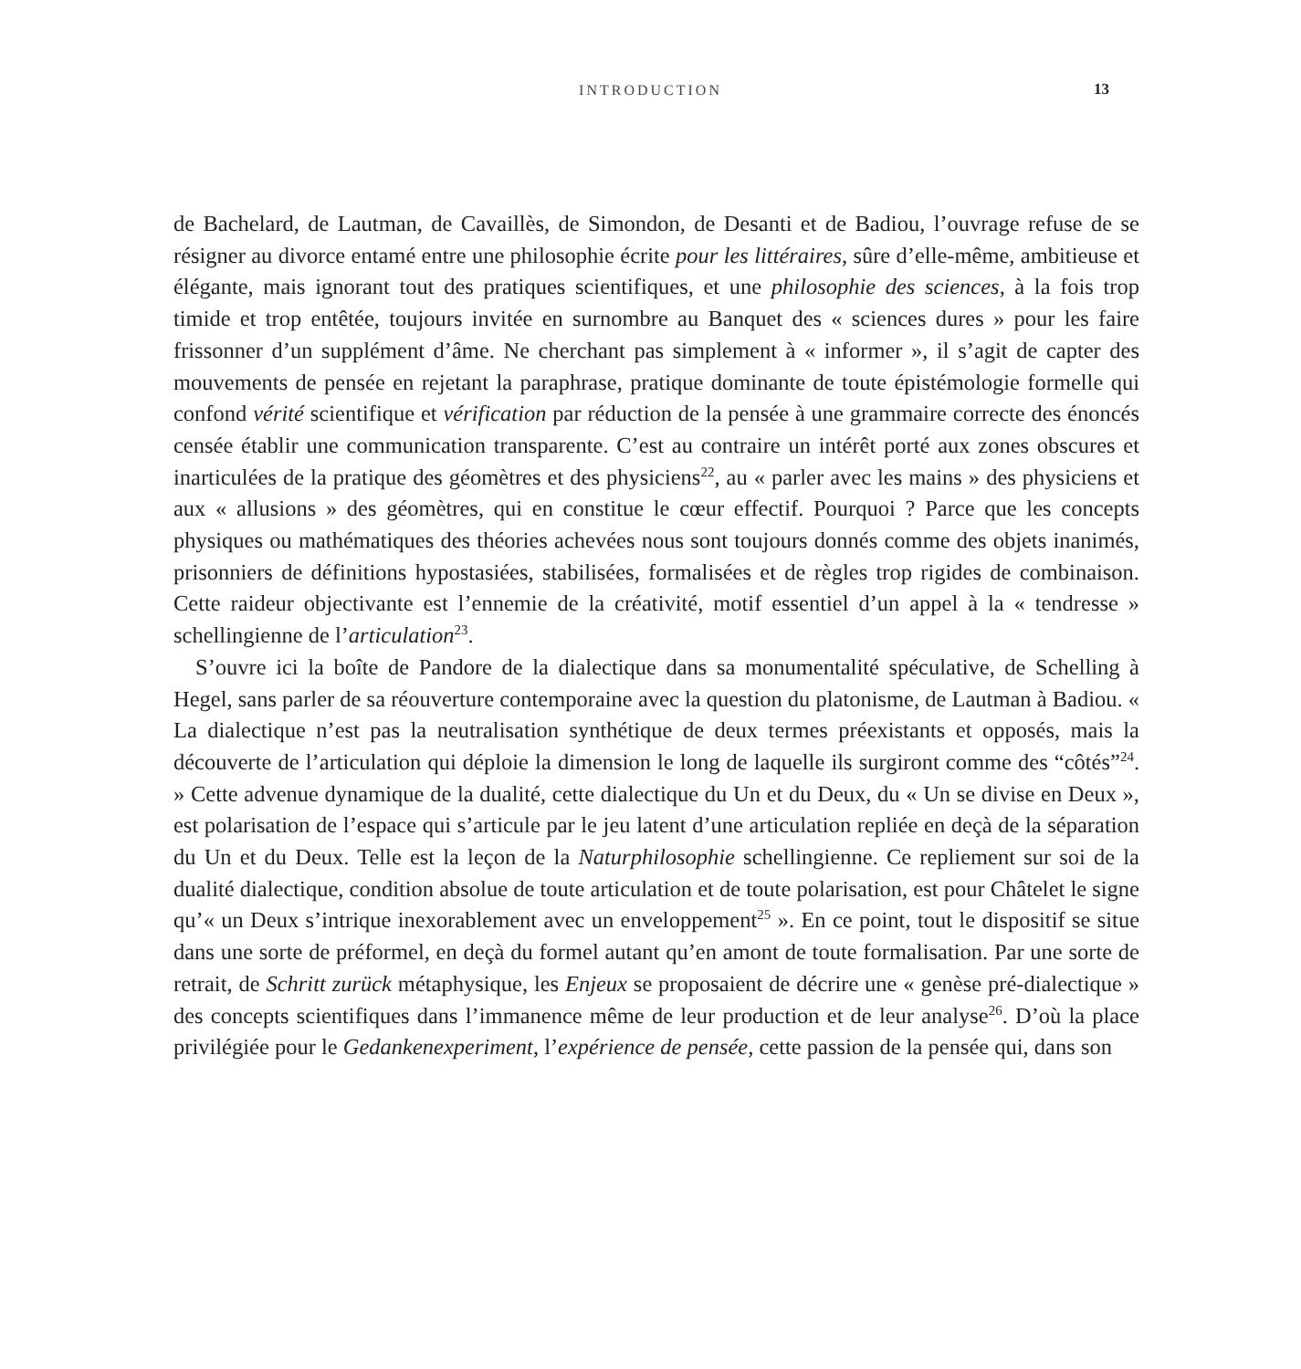INTRODUCTION 13
de Bachelard, de Lautman, de Cavaillès, de Simondon, de Desanti et de Badiou, l’ouvrage refuse de se résigner au divorce entamé entre une philosophie écrite pour les littéraires, sûre d’elle-même, ambitieuse et élégante, mais ignorant tout des pratiques scientifiques, et une philosophie des sciences, à la fois trop timide et trop entêtée, toujours invitée en surnombre au Banquet des « sciences dures » pour les faire frissonner d’un supplément d’âme. Ne cherchant pas simplement à « informer », il s’agit de capter des mouvements de pensée en rejetant la paraphrase, pratique dominante de toute épistémologie formelle qui confond vérité scientifique et vérification par réduction de la pensée à une grammaire correcte des énoncés censée établir une communication transparente. C’est au contraire un intérêt porté aux zones obscures et inarticulées de la pratique des géomètres et des physiciens<sup>22</sup>, au « parler avec les mains » des physiciens et aux « allusions » des géomètres, qui en constitue le cœur effectif. Pourquoi ? Parce que les concepts physiques ou mathématiques des théories achevées nous sont toujours donnés comme des objets inanimés, prisonniers de définitions hypostasiées, stabilisées, formalisées et de règles trop rigides de combinaison. Cette raideur objectivante est l’ennemie de la créativité, motif essentiel d’un appel à la « tendresse » schellingienne de l’articulation<sup>23</sup>.
S’ouvre ici la boîte de Pandore de la dialectique dans sa monumentalité spéculative, de Schelling à Hegel, sans parler de sa réouverture contemporaine avec la question du platonisme, de Lautman à Badiou. « La dialectique n’est pas la neutralisation synthétique de deux termes préexistants et opposés, mais la découverte de l’articulation qui déploie la dimension le long de laquelle ils surgiront comme des “côtés”<sup>24</sup>. » Cette advenue dynamique de la dualité, cette dialectique du Un et du Deux, du « Un se divise en Deux », est polarisation de l’espace qui s’articule par le jeu latent d’une articulation repliée en deçà de la séparation du Un et du Deux. Telle est la leçon de la Naturphilosophie schellingienne. Ce repliement sur soi de la dualité dialectique, condition absolue de toute articulation et de toute polarisation, est pour Châtelet le signe qu’« un Deux s’intrique inexorablement avec un enveloppement<sup>25</sup> ». En ce point, tout le dispositif se situe dans une sorte de préformel, en deçà du formel autant qu’en amont de toute formalisation. Par une sorte de retrait, de Schritt zurück métaphysique, les Enjeux se proposaient de décrire une « genèse pré-dialectique » des concepts scientifiques dans l’immanence même de leur production et de leur analyse<sup>26</sup>. D’où la place privilégiée pour le Gedankenexperiment, l’expérience de pensée, cette passion de la pensée qui, dans son